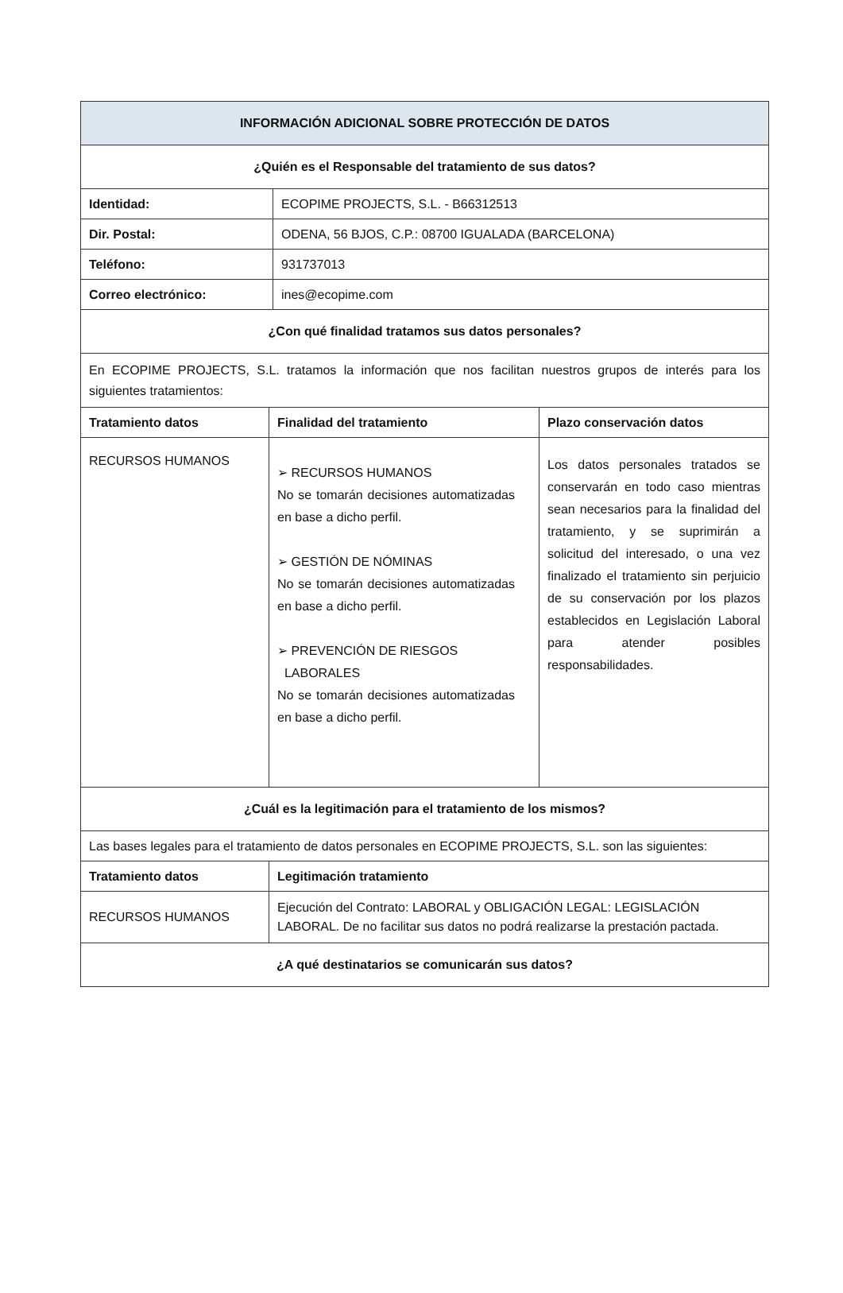| INFORMACIÓN ADICIONAL SOBRE PROTECCIÓN DE DATOS | | | |
| --- | --- | --- | --- |
| ¿Quién es el Responsable del tratamiento de sus datos? | | | |
| Identidad: | | ECOPIME PROJECTS, S.L. - B66312513 | |
| Dir. Postal: | | ODENA, 56 BJOS, C.P.: 08700 IGUALADA (BARCELONA) | |
| Teléfono: | | 931737013 | |
| Correo electrónico: | | ines@ecopime.com | |
| ¿Con qué finalidad tratamos sus datos personales? | | | |
| En ECOPIME PROJECTS, S.L. tratamos la información que nos facilitan nuestros grupos de interés para los siguientes tratamientos: | | | |
| Tratamiento datos | Finalidad del tratamiento | | Plazo conservación datos |
| RECURSOS HUMANOS | ➢ RECURSOS HUMANOS No se tomarán decisiones automatizadas en base a dicho perfil. ➢ GESTIÓN DE NÓMINAS No se tomarán decisiones automatizadas en base a dicho perfil. ➢ PREVENCIÓN DE RIESGOS LABORALES No se tomarán decisiones automatizadas en base a dicho perfil. | | Los datos personales tratados se conservarán en todo caso mientras sean necesarios para la finalidad del tratamiento, y se suprimirán a solicitud del interesado, o una vez finalizado el tratamiento sin perjuicio de su conservación por los plazos establecidos en Legislación Laboral para atender posibles responsabilidades. |
| ¿Cuál es la legitimación para el tratamiento de los mismos? | | | |
| Las bases legales para el tratamiento de datos personales en ECOPIME PROJECTS, S.L. son las siguientes: | | | |
| Tratamiento datos | Legitimación tratamiento | | |
| RECURSOS HUMANOS | Ejecución del Contrato: LABORAL y OBLIGACIÓN LEGAL: LEGISLACIÓN LABORAL. De no facilitar sus datos no podrá realizarse la prestación pactada. | | |
| ¿A qué destinatarios se comunicarán sus datos? | | | |